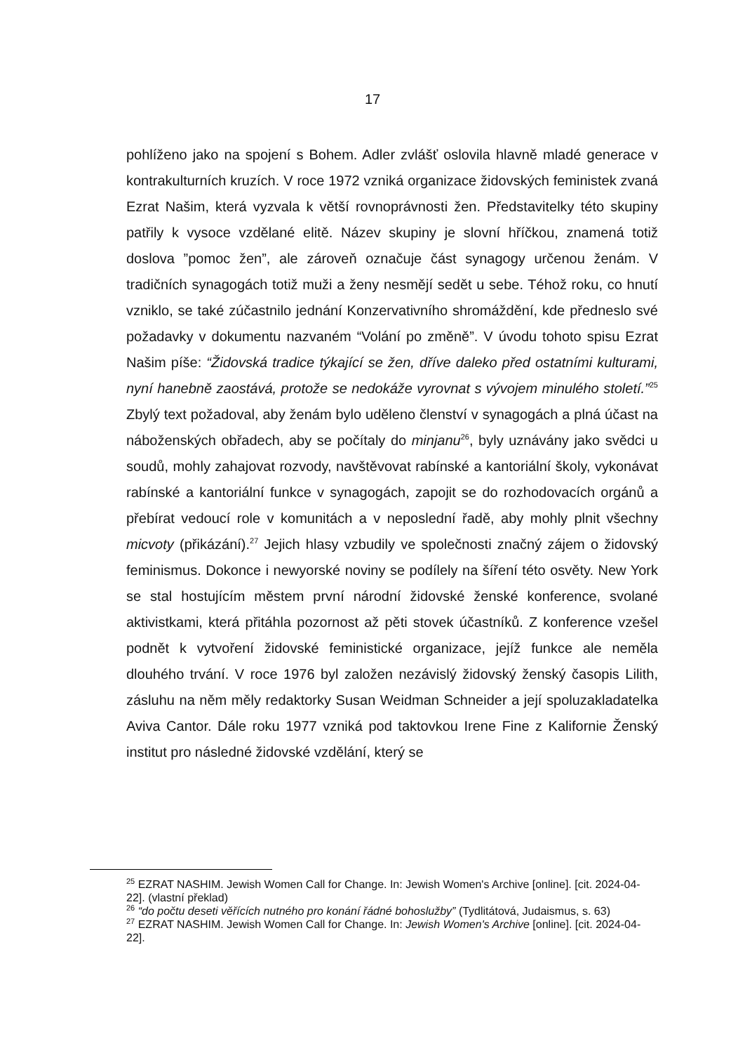17
pohlíženo jako na spojení s Bohem. Adler zvlášť oslovila hlavně mladé generace v kontrakulturních kruzích. V roce 1972 vzniká organizace židovských feministek zvaná Ezrat Našim, která vyzvala k větší rovnoprávnosti žen. Představitelky této skupiny patřily k vysoce vzdělané elitě. Název skupiny je slovní hříčkou, znamená totiž doslova ”pomoc žen”, ale zároveň označuje část synagogy určenou ženám. V tradičních synagogách totiž muži a ženy nesmějí sedět u sebe. Téhož roku, co hnutí vzniklo, se také zúčastnilo jednání Konzervativního shromáždění, kde předneslo své požadavky v dokumentu nazvaném “Volání po změně”. V úvodu tohoto spisu Ezrat Našim píše: “Židovská tradice týkající se žen, dříve daleko před ostatními kulturami, nyní hanebně zaostává, protože se nedokáže vyrovnat s vývojem minulého století.”<sup>25</sup> Zbylý text požadoval, aby ženám bylo uděleno členství v synagogách a plná účast na náboženských obřadech, aby se počítaly do minjanu<sup>26</sup>, byly uznávány jako svědci u soudů, mohly zahajovat rozvody, navštěvovat rabínské a kantoriální školy, vykonávat rabínské a kantoriální funkce v synagogách, zapojit se do rozhodovacích orgánů a přebírat vedoucí role v komunitách a v neposlední řadě, aby mohly plnit všechny micvoty (přikázání).<sup>27</sup> Jejich hlasy vzbudily ve společnosti značný zájem o židovský feminismus. Dokonce i newyorské noviny se podílely na šíření této osvěty. New York se stal hostujícím městem první národní židovské ženské konference, svolané aktivistkami, která přitáhla pozornost až pěti stovek účastníků. Z konference vzešel podnět k vytvoření židovské feministické organizace, jejíž funkce ale neměla dlouhého trvání. V roce 1976 byl založen nezávislý židovský ženský časopis Lilith, zásluhu na něm měly redaktorky Susan Weidman Schneider a její spoluzakladatelka Aviva Cantor. Dále roku 1977 vzniká pod taktovkou Irene Fine z Kalifornie Ženský institut pro následné židovské vzdělání, který se
<sup>25</sup> EZRAT NASHIM. Jewish Women Call for Change. In: Jewish Women's Archive [online]. [cit. 2024-04-22]. (vlastní překlad)
<sup>26</sup> “do počtu deseti věřících nutného pro konání řádné bohoslužby” (Tydlitátová, Judaismus, s. 63)
<sup>27</sup> EZRAT NASHIM. Jewish Women Call for Change. In: Jewish Women's Archive [online]. [cit. 2024-04-22].